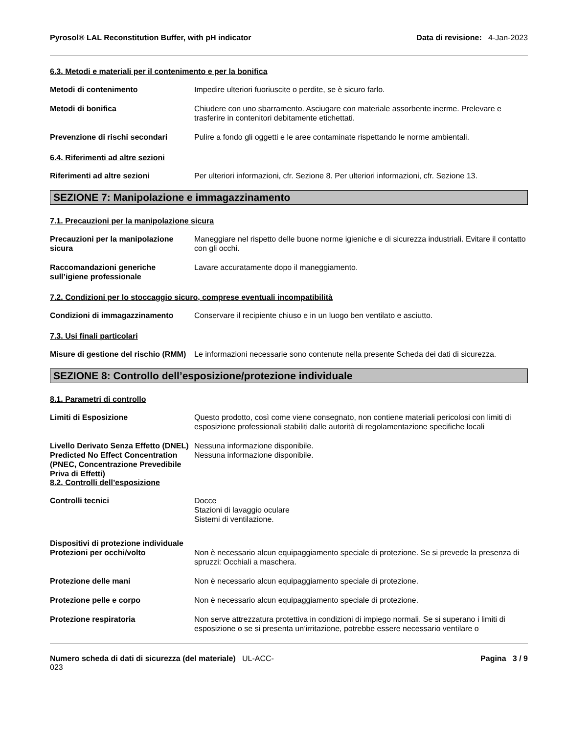Pyrosol® LAL Reconstitution Buffer, with pH indicator
Data di revisione: 4-Jan-2023
6.3. Metodi e materiali per il contenimento e per la bonifica
Metodi di contenimento Impedire ulteriori fuoriuscite o perdite, se è sicuro farlo.
Metodi di bonifica Chiudere con uno sbarramento. Asciugare con materiale assorbente inerme. Prelevare e trasferire in contenitori debitamente etichettati.
Prevenzione di rischi secondari
Pulire a fondo gli oggetti e le aree contaminate rispettando le norme ambientali.
6.4. Riferimenti ad altre sezioni
Riferimenti ad altre sezioni Per ulteriori informazioni, cfr. Sezione 8. Per ulteriori informazioni, cfr. Sezione 13.
SEZIONE 7: Manipolazione e immagazzinamento
7.1. Precauzioni per la manipolazione sicura
Precauzioni per la manipolazione sicura
Maneggiare nel rispetto delle buone norme igieniche e di sicurezza industriali. Evitare il contatto con gli occhi.
Raccomandazioni generiche sull’igiene professionale
Lavare accuratamente dopo il maneggiamento.
7.2. Condizioni per lo stoccaggio sicuro, comprese eventuali incompatibilità
Condizioni di immagazzinamento Conservare il recipiente chiuso e in un luogo ben ventilato e asciutto.
7.3. Usi finali particolari
Misure di gestione del rischio (RMM)
Le informazioni necessarie sono contenute nella presente Scheda dei dati di sicurezza.
SEZIONE 8: Controllo dell’esposizione/protezione individuale
8.1. Parametri di controllo
Limiti di Esposizione Questo prodotto, così come viene consegnato, non contiene materiali pericolosi con limiti di esposizione professionali stabiliti dalle autorità di regolamentazione specifiche locali
Livello Derivato Senza Effetto (DNEL)
Nessuna informazione disponibile.
Predicted No Effect Concentration (PNEC, Concentrazione Prevedibile Priva di Effetti)
Nessuna informazione disponibile.
8.2. Controlli dell’esposizione
Controlli tecnici Docce
Stazioni di lavaggio oculare
Sistemi di ventilazione.
Dispositivi di protezione individuale
Protezioni per occhi/volto Non è necessario alcun equipaggiamento speciale di protezione. Se si prevede la presenza di spruzzi: Occhiali a maschera.
Protezione delle mani Non è necessario alcun equipaggiamento speciale di protezione.
Protezione pelle e corpo Non è necessario alcun equipaggiamento speciale di protezione.
Protezione respiratoria Non serve attrezzatura protettiva in condizioni di impiego normali. Se si superano i limiti di esposizione o se si presenta un’irritazione, potrebbe essere necessario ventilare o
Numero scheda di dati di sicurezza (del materiale) UL-ACC-
023
Pagina 3 / 9